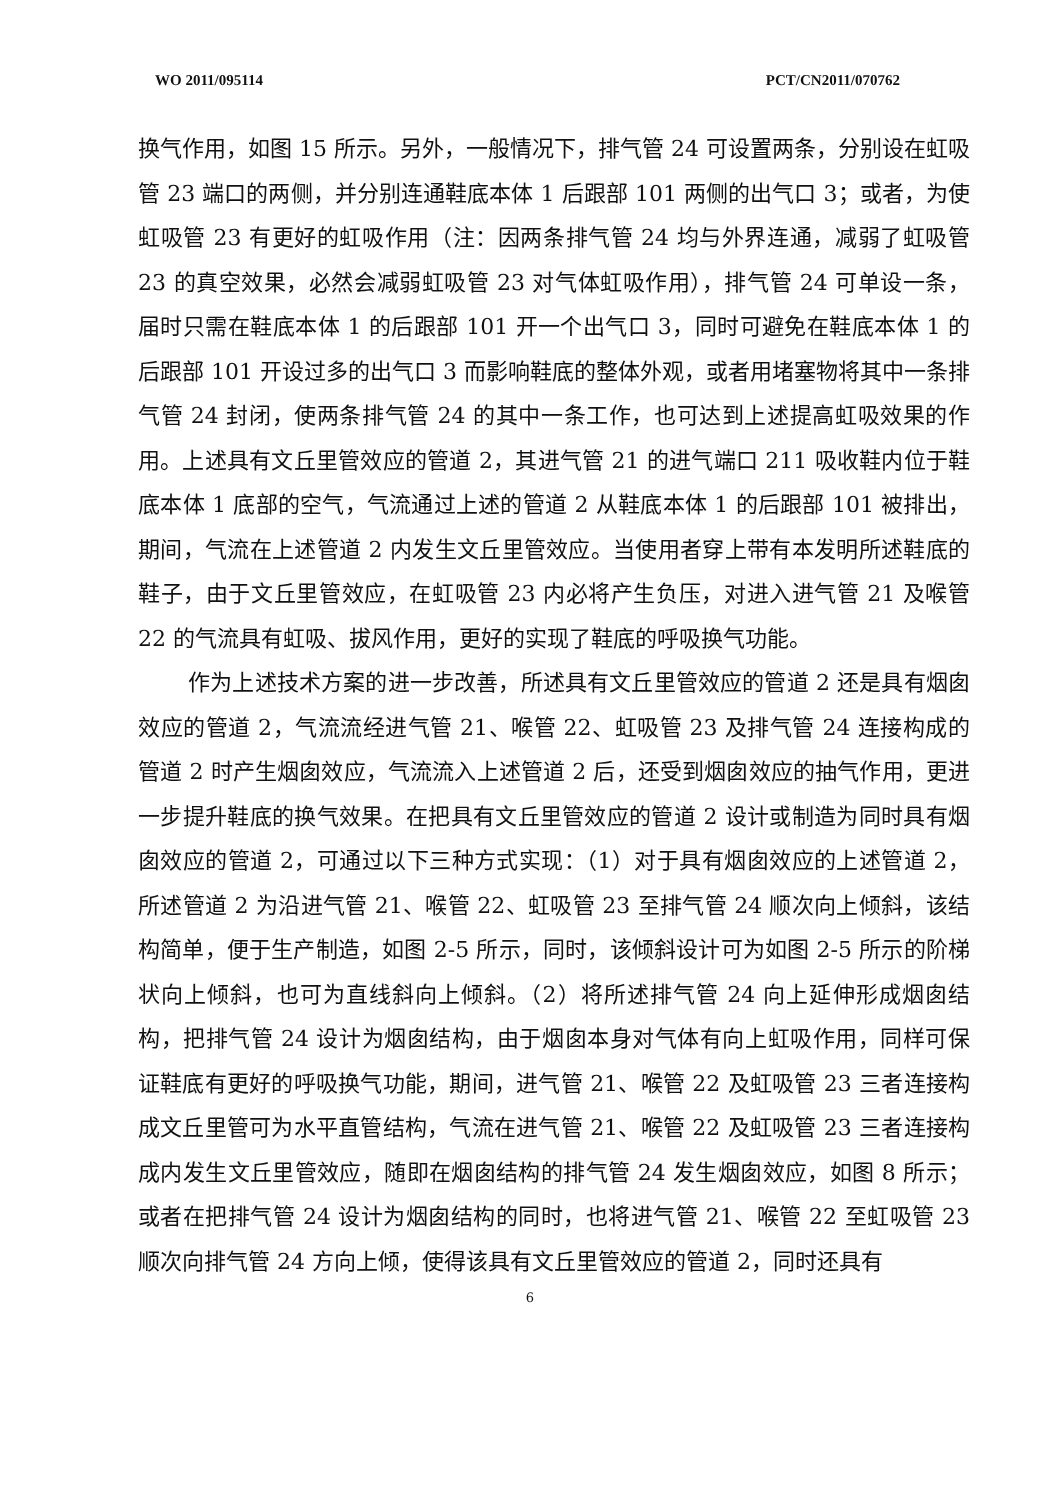WO 2011/095114 PCT/CN2011/070762
换气作用，如图 15 所示。另外，一般情况下，排气管 24 可设置两条，分别设在虹吸管 23 端口的两侧，并分别连通鞋底本体 1 后跟部 101 两侧的出气口 3；或者，为使虹吸管 23 有更好的虹吸作用（注：因两条排气管 24 均与外界连通，减弱了虹吸管 23 的真空效果，必然会减弱虹吸管 23 对气体虹吸作用），排气管 24 可单设一条，届时只需在鞋底本体 1 的后跟部 101 开一个出气口 3，同时可避免在鞋底本体 1 的后跟部 101 开设过多的出气口 3 而影响鞋底的整体外观，或者用堵塞物将其中一条排气管 24 封闭，使两条排气管 24 的其中一条工作，也可达到上述提高虹吸效果的作用。上述具有文丘里管效应的管道 2，其进气管 21 的进气端口 211 吸收鞋内位于鞋底本体 1 底部的空气，气流通过上述的管道 2 从鞋底本体 1 的后跟部 101 被排出，期间，气流在上述管道 2 内发生文丘里管效应。当使用者穿上带有本发明所述鞋底的鞋子，由于文丘里管效应，在虹吸管 23 内必将产生负压，对进入进气管 21 及喉管 22 的气流具有虹吸、拔风作用，更好的实现了鞋底的呼吸换气功能。
作为上述技术方案的进一步改善，所述具有文丘里管效应的管道 2 还是具有烟囱效应的管道 2，气流流经进气管 21、喉管 22、虹吸管 23 及排气管 24 连接构成的管道 2 时产生烟囱效应，气流流入上述管道 2 后，还受到烟囱效应的抽气作用，更进一步提升鞋底的换气效果。在把具有文丘里管效应的管道 2 设计或制造为同时具有烟囱效应的管道 2，可通过以下三种方式实现：（1）对于具有烟囱效应的上述管道 2，所述管道 2 为沿进气管 21、喉管 22、虹吸管 23 至排气管 24 顺次向上倾斜，该结构简单，便于生产制造，如图 2-5 所示，同时，该倾斜设计可为如图 2-5 所示的阶梯状向上倾斜，也可为直线斜向上倾斜。（2）将所述排气管 24 向上延伸形成烟囱结构，把排气管 24 设计为烟囱结构，由于烟囱本身对气体有向上虹吸作用，同样可保证鞋底有更好的呼吸换气功能，期间，进气管 21、喉管 22 及虹吸管 23 三者连接构成文丘里管可为水平直管结构，气流在进气管 21、喉管 22 及虹吸管 23 三者连接构成内发生文丘里管效应，随即在烟囱结构的排气管 24 发生烟囱效应，如图 8 所示；或者在把排气管 24 设计为烟囱结构的同时，也将进气管 21、喉管 22 至虹吸管 23 顺次向排气管 24 方向上倾，使得该具有文丘里管效应的管道 2，同时还具有
6